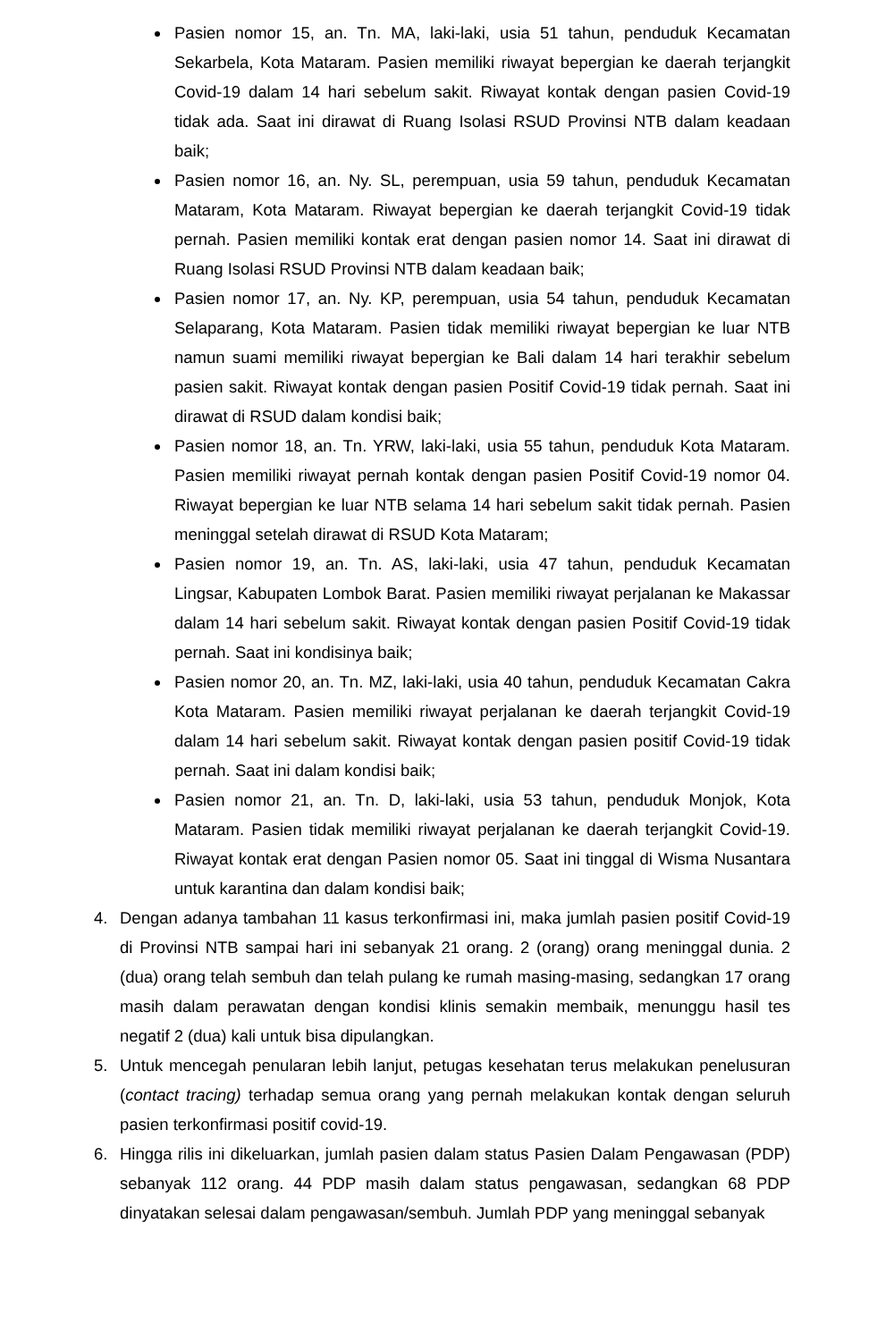Pasien nomor 15, an. Tn. MA, laki-laki, usia 51 tahun, penduduk Kecamatan Sekarbela, Kota Mataram. Pasien memiliki riwayat bepergian ke daerah terjangkit Covid-19 dalam 14 hari sebelum sakit. Riwayat kontak dengan pasien Covid-19 tidak ada. Saat ini dirawat di Ruang Isolasi RSUD Provinsi NTB dalam keadaan baik;
Pasien nomor 16, an. Ny. SL, perempuan, usia 59 tahun, penduduk Kecamatan Mataram, Kota Mataram. Riwayat bepergian ke daerah terjangkit Covid-19 tidak pernah. Pasien memiliki kontak erat dengan pasien nomor 14. Saat ini dirawat di Ruang Isolasi RSUD Provinsi NTB dalam keadaan baik;
Pasien nomor 17, an. Ny. KP, perempuan, usia 54 tahun, penduduk Kecamatan Selaparang, Kota Mataram. Pasien tidak memiliki riwayat bepergian ke luar NTB namun suami memiliki riwayat bepergian ke Bali dalam 14 hari terakhir sebelum pasien sakit. Riwayat kontak dengan pasien Positif Covid-19 tidak pernah. Saat ini dirawat di RSUD dalam kondisi baik;
Pasien nomor 18, an. Tn. YRW, laki-laki, usia 55 tahun, penduduk Kota Mataram. Pasien memiliki riwayat pernah kontak dengan pasien Positif Covid-19 nomor 04. Riwayat bepergian ke luar NTB selama 14 hari sebelum sakit tidak pernah. Pasien meninggal setelah dirawat di RSUD Kota Mataram;
Pasien nomor 19, an. Tn. AS, laki-laki, usia 47 tahun, penduduk Kecamatan Lingsar, Kabupaten Lombok Barat. Pasien memiliki riwayat perjalanan ke Makassar dalam 14 hari sebelum sakit. Riwayat kontak dengan pasien Positif Covid-19 tidak pernah. Saat ini kondisinya baik;
Pasien nomor 20, an. Tn. MZ, laki-laki, usia 40 tahun, penduduk Kecamatan Cakra Kota Mataram. Pasien memiliki riwayat perjalanan ke daerah terjangkit Covid-19 dalam 14 hari sebelum sakit. Riwayat kontak dengan pasien positif Covid-19 tidak pernah. Saat ini dalam kondisi baik;
Pasien nomor 21, an. Tn. D, laki-laki, usia 53 tahun, penduduk Monjok, Kota Mataram. Pasien tidak memiliki riwayat perjalanan ke daerah terjangkit Covid-19. Riwayat kontak erat dengan Pasien nomor 05. Saat ini tinggal di Wisma Nusantara untuk karantina dan dalam kondisi baik;
4. Dengan adanya tambahan 11 kasus terkonfirmasi ini, maka jumlah pasien positif Covid-19 di Provinsi NTB sampai hari ini sebanyak 21 orang. 2 (orang) orang meninggal dunia. 2 (dua) orang telah sembuh dan telah pulang ke rumah masing-masing, sedangkan 17 orang masih dalam perawatan dengan kondisi klinis semakin membaik, menunggu hasil tes negatif 2 (dua) kali untuk bisa dipulangkan.
5. Untuk mencegah penularan lebih lanjut, petugas kesehatan terus melakukan penelusuran (contact tracing) terhadap semua orang yang pernah melakukan kontak dengan seluruh pasien terkonfirmasi positif covid-19.
6. Hingga rilis ini dikeluarkan, jumlah pasien dalam status Pasien Dalam Pengawasan (PDP) sebanyak 112 orang. 44 PDP masih dalam status pengawasan, sedangkan 68 PDP dinyatakan selesai dalam pengawasan/sembuh. Jumlah PDP yang meninggal sebanyak